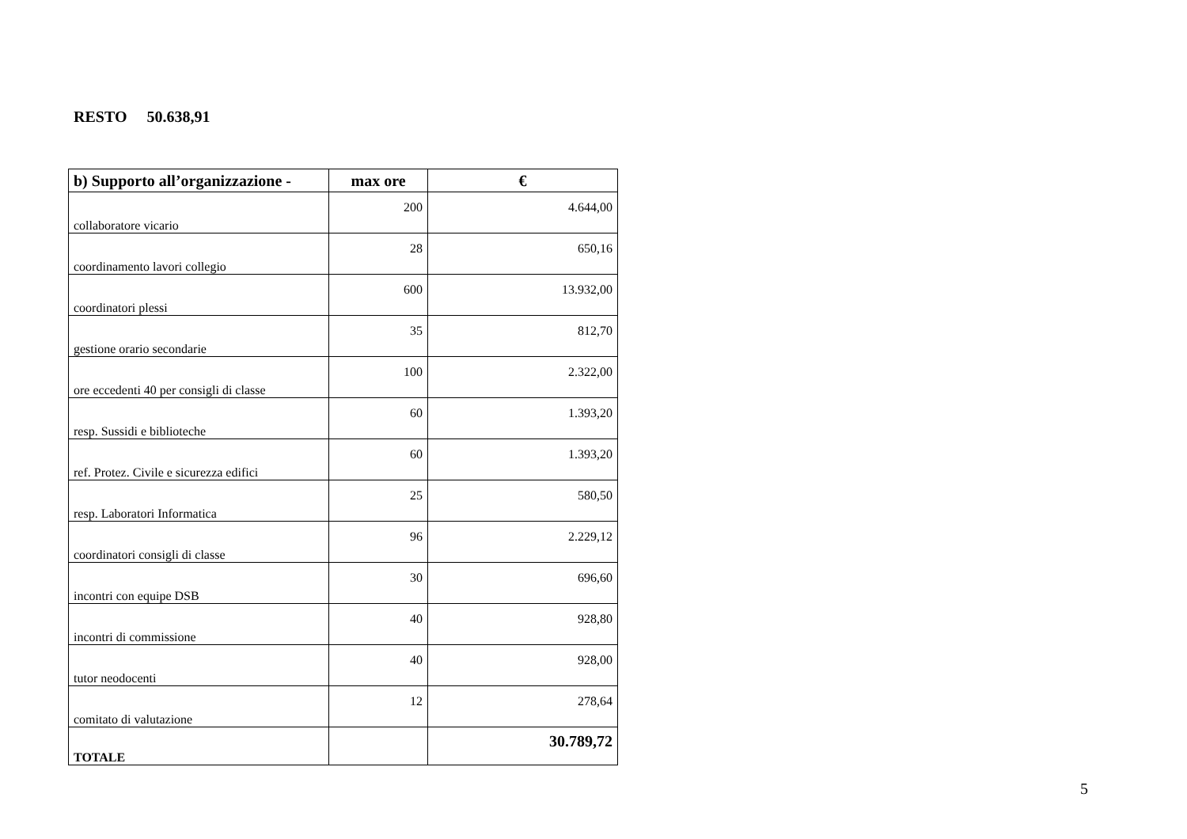RESTO 50.638,91
| b) Supporto all’organizzazione - | max ore | € |
| --- | --- | --- |
| collaboratore vicario | 200 | 4.644,00 |
| coordinamento lavori collegio | 28 | 650,16 |
| coordinatori plessi | 600 | 13.932,00 |
| gestione orario secondarie | 35 | 812,70 |
| ore eccedenti 40 per consigli di classe | 100 | 2.322,00 |
| resp. Sussidi e biblioteche | 60 | 1.393,20 |
| ref. Protez. Civile e sicurezza edifici | 60 | 1.393,20 |
| resp. Laboratori Informatica | 25 | 580,50 |
| coordinatori consigli di classe | 96 | 2.229,12 |
| incontri con equipe DSB | 30 | 696,60 |
| incontri di commissione | 40 | 928,80 |
| tutor neodocenti | 40 | 928,00 |
| comitato di valutazione | 12 | 278,64 |
| TOTALE | | 30.789,72 |
5